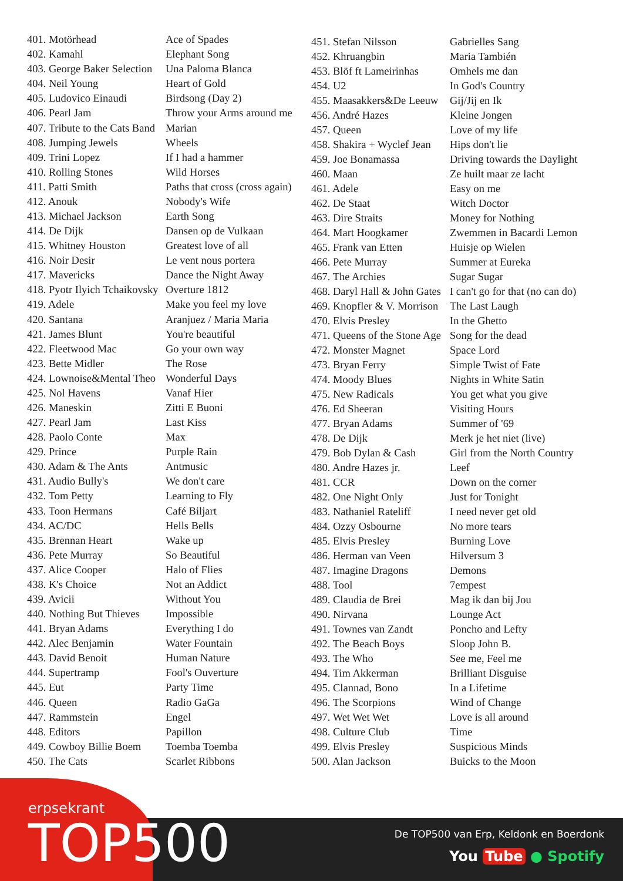| 401. Motörhead | Ace of Spades |
| 402. Kamahl | Elephant Song |
| 403. George Baker Selection | Una Paloma Blanca |
| 404. Neil Young | Heart of Gold |
| 405. Ludovico Einaudi | Birdsong (Day 2) |
| 406. Pearl Jam | Throw your Arms around me |
| 407. Tribute to the Cats Band | Marian |
| 408. Jumping Jewels | Wheels |
| 409. Trini Lopez | If I had a hammer |
| 410. Rolling Stones | Wild Horses |
| 411. Patti Smith | Paths that cross (cross again) |
| 412. Anouk | Nobody's Wife |
| 413. Michael Jackson | Earth Song |
| 414. De Dijk | Dansen op de Vulkaan |
| 415. Whitney Houston | Greatest love of all |
| 416. Noir Desir | Le vent nous portera |
| 417. Mavericks | Dance the Night Away |
| 418. Pyotr Ilyich Tchaikovsky | Overture 1812 |
| 419. Adele | Make you feel my love |
| 420. Santana | Aranjuez / Maria Maria |
| 421. James Blunt | You're beautiful |
| 422. Fleetwood Mac | Go your own way |
| 423. Bette Midler | The Rose |
| 424. Lownoise&Mental Theo | Wonderful Days |
| 425. Nol Havens | Vanaf Hier |
| 426. Maneskin | Zitti E Buoni |
| 427. Pearl Jam | Last Kiss |
| 428. Paolo Conte | Max |
| 429. Prince | Purple Rain |
| 430. Adam & The Ants | Antmusic |
| 431. Audio Bully's | We don't care |
| 432. Tom Petty | Learning to Fly |
| 433. Toon Hermans | Café Biljart |
| 434. AC/DC | Hells Bells |
| 435. Brennan Heart | Wake up |
| 436. Pete Murray | So Beautiful |
| 437. Alice Cooper | Halo of Flies |
| 438. K's Choice | Not an Addict |
| 439. Avicii | Without You |
| 440. Nothing But Thieves | Impossible |
| 441. Bryan Adams | Everything I do |
| 442. Alec Benjamin | Water Fountain |
| 443. David Benoit | Human Nature |
| 444. Supertramp | Fool's Ouverture |
| 445. Eut | Party Time |
| 446. Queen | Radio GaGa |
| 447. Rammstein | Engel |
| 448. Editors | Papillon |
| 449. Cowboy Billie Boem | Toemba Toemba |
| 450. The Cats | Scarlet Ribbons |
| 451. Stefan Nilsson | Gabrielles Sang |
| 452. Khruangbin | Maria También |
| 453. Blöf ft Lameirinhas | Omhels me dan |
| 454. U2 | In God's Country |
| 455. Maasakkers&De Leeuw | Gij/Jij en Ik |
| 456. André Hazes | Kleine Jongen |
| 457. Queen | Love of my life |
| 458. Shakira + Wyclef Jean | Hips don't lie |
| 459. Joe Bonamassa | Driving towards the Daylight |
| 460. Maan | Ze huilt maar ze lacht |
| 461. Adele | Easy on me |
| 462. De Staat | Witch Doctor |
| 463. Dire Straits | Money for Nothing |
| 464. Mart Hoogkamer | Zwemmen in Bacardi Lemon |
| 465. Frank van Etten | Huisje op Wielen |
| 466. Pete Murray | Summer at Eureka |
| 467. The Archies | Sugar Sugar |
| 468. Daryl Hall & John Gates | I can't go for that (no can do) |
| 469. Knopfler & V. Morrison | The Last Laugh |
| 470. Elvis Presley | In the Ghetto |
| 471. Queens of the Stone Age | Song for the dead |
| 472. Monster Magnet | Space Lord |
| 473. Bryan Ferry | Simple Twist of Fate |
| 474. Moody Blues | Nights in White Satin |
| 475. New Radicals | You get what you give |
| 476. Ed Sheeran | Visiting Hours |
| 477. Bryan Adams | Summer of '69 |
| 478. De Dijk | Merk je het niet (live) |
| 479. Bob Dylan & Cash | Girl from the North Country |
| 480. Andre Hazes jr. | Leef |
| 481. CCR | Down on the corner |
| 482. One Night Only | Just for Tonight |
| 483. Nathaniel Rateliff | I need never get old |
| 484. Ozzy Osbourne | No more tears |
| 485. Elvis Presley | Burning Love |
| 486. Herman van Veen | Hilversum 3 |
| 487. Imagine Dragons | Demons |
| 488. Tool | 7empest |
| 489. Claudia de Brei | Mag ik dan bij Jou |
| 490. Nirvana | Lounge Act |
| 491. Townes van Zandt | Poncho and Lefty |
| 492. The Beach Boys | Sloop John B. |
| 493. The Who | See me, Feel me |
| 494. Tim Akkerman | Brilliant Disguise |
| 495. Clannad, Bono | In a Lifetime |
| 496. The Scorpions | Wind of Change |
| 497. Wet Wet Wet | Love is all around |
| 498. Culture Club | Time |
| 499. Elvis Presley | Suspicious Minds |
| 500. Alan Jackson | Buicks to the Moon |
erpsekrant
TOP500
De TOP500 van Erp, Keldonk en Boerdonk
You Tube ● Spotify